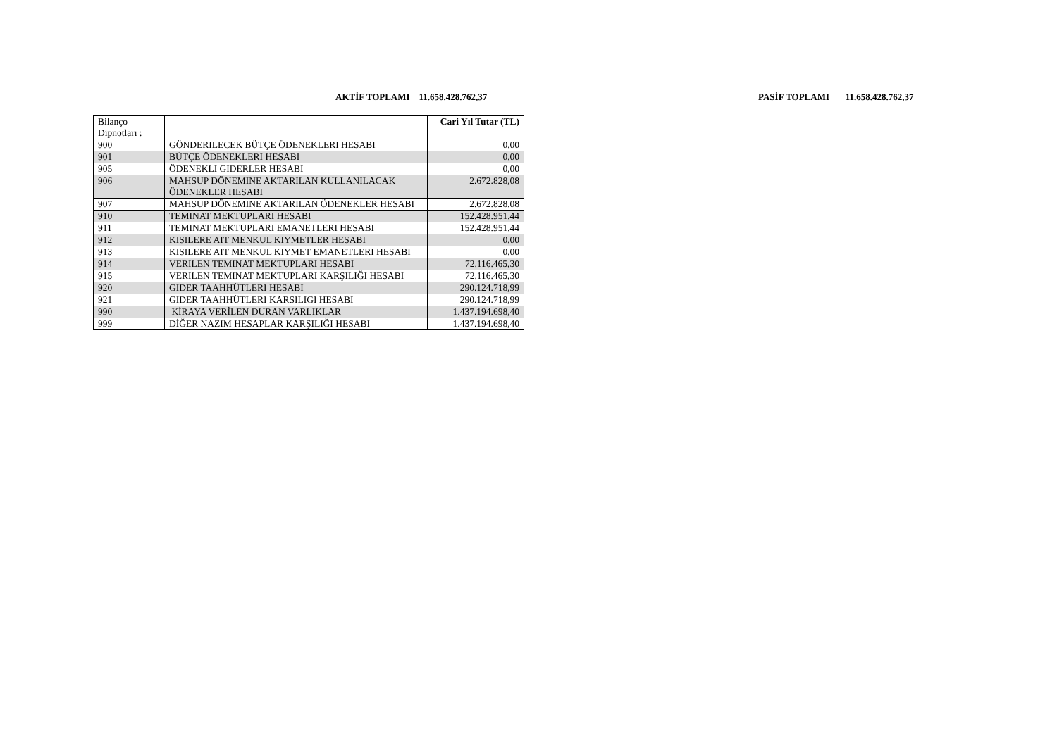AKTİF TOPLAMI 11.658.428.762,37 PASİF TOPLAMI 11.658.428.762,37
| Bilanço Dipnotları : | | Cari Yıl Tutar (TL) |
| 900 | GÖNDERILECEK BÜTÇE ÖDENEKLERI HESABI | 0,00 |
| 901 | BÜTÇE ÖDENEKLERI HESABI | 0,00 |
| 905 | ÖDENEKLI GIDERLER HESABI | 0,00 |
| 906 | MAHSUP DÖNEMINE AKTARILAN KULLANILACAK ÖDENEKLER HESABI | 2.672.828,08 |
| 907 | MAHSUP DÖNEMINE AKTARILAN ÖDENEKLER HESABI | 2.672.828,08 |
| 910 | TEMINAT MEKTUPLARI HESABI | 152.428.951,44 |
| 911 | TEMINAT MEKTUPLARI EMANETLERI HESABI | 152.428.951,44 |
| 912 | KISILERE AIT MENKUL KIYMETLER HESABI | 0,00 |
| 913 | KISILERE AIT MENKUL KIYMET EMANETLERI HESABI | 0,00 |
| 914 | VERILEN TEMINAT MEKTUPLARI HESABI | 72.116.465,30 |
| 915 | VERILEN TEMINAT MEKTUPLARI KARŞILIĞI HESABI | 72.116.465,30 |
| 920 | GIDER TAAHHÜTLERI HESABI | 290.124.718,99 |
| 921 | GIDER TAAHHÜTLERI KARSILIGI HESABI | 290.124.718,99 |
| 990 | KİRAYA VERİLEN DURAN VARLIKLAR | 1.437.194.698,40 |
| 999 | DİĞER NAZIM HESAPLAR KARŞILIĞI HESABI | 1.437.194.698,40 |